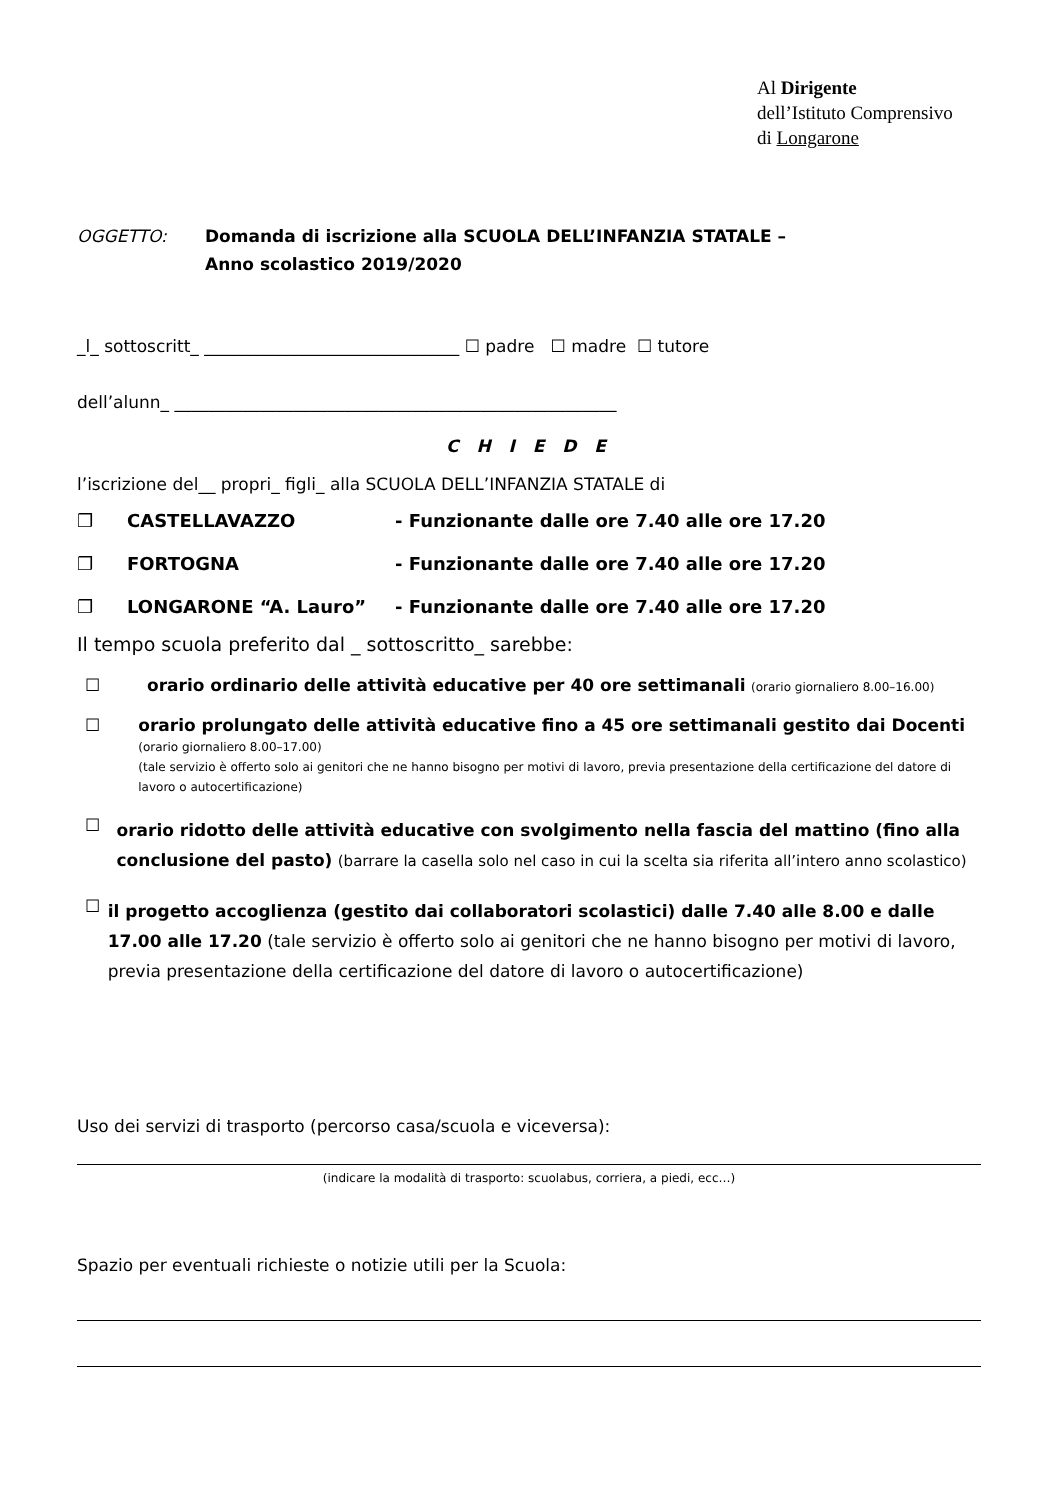Al Dirigente
dell’Istituto Comprensivo
di Longarone
OGGETTO: Domanda di iscrizione alla SCUOLA DELL’INFANZIA STATALE –
Anno scolastico 2019/2020
_l_ sottoscritt_ ______________________________ ☐ padre ☐ madre ☐ tutore
dell’alunn_ ____________________________________________________
C H I E D E
l’iscrizione del__ propri_ figli_ alla SCUOLA DELL’INFANZIA STATALE di
❒ CASTELLAVAZZO - Funzionante dalle ore 7.40 alle ore 17.20
❒ FORTOGNA - Funzionante dalle ore 7.40 alle ore 17.20
❒ LONGARONE “A. Lauro” - Funzionante dalle ore 7.40 alle ore 17.20
Il tempo scuola preferito dal _ sottoscritto_ sarebbe:
☐ orario ordinario delle attività educative per 40 ore settimanali (orario giornaliero 8.00–16.00)
☐ orario prolungato delle attività educative fino a 45 ore settimanali gestito dai Docenti
(orario giornaliero 8.00–17.00)
(tale servizio è offerto solo ai genitori che ne hanno bisogno per motivi di lavoro, previa presentazione della certificazione del datore di lavoro o autocertificazione)
☐
orario ridotto delle attività educative con svolgimento nella fascia del mattino (fino alla conclusione del pasto) (barrare la casella solo nel caso in cui la scelta sia riferita all’intero anno scolastico)
☐
il progetto accoglienza (gestito dai collaboratori scolastici) dalle 7.40 alle 8.00 e dalle 17.00 alle 17.20 (tale servizio è offerto solo ai genitori che ne hanno bisogno per motivi di lavoro, previa presentazione della certificazione del datore di lavoro o autocertificazione)
Uso dei servizi di trasporto (percorso casa/scuola e viceversa):
(indicare la modalità di trasporto: scuolabus, corriera, a piedi, ecc…)
Spazio per eventuali richieste o notizie utili per la Scuola: